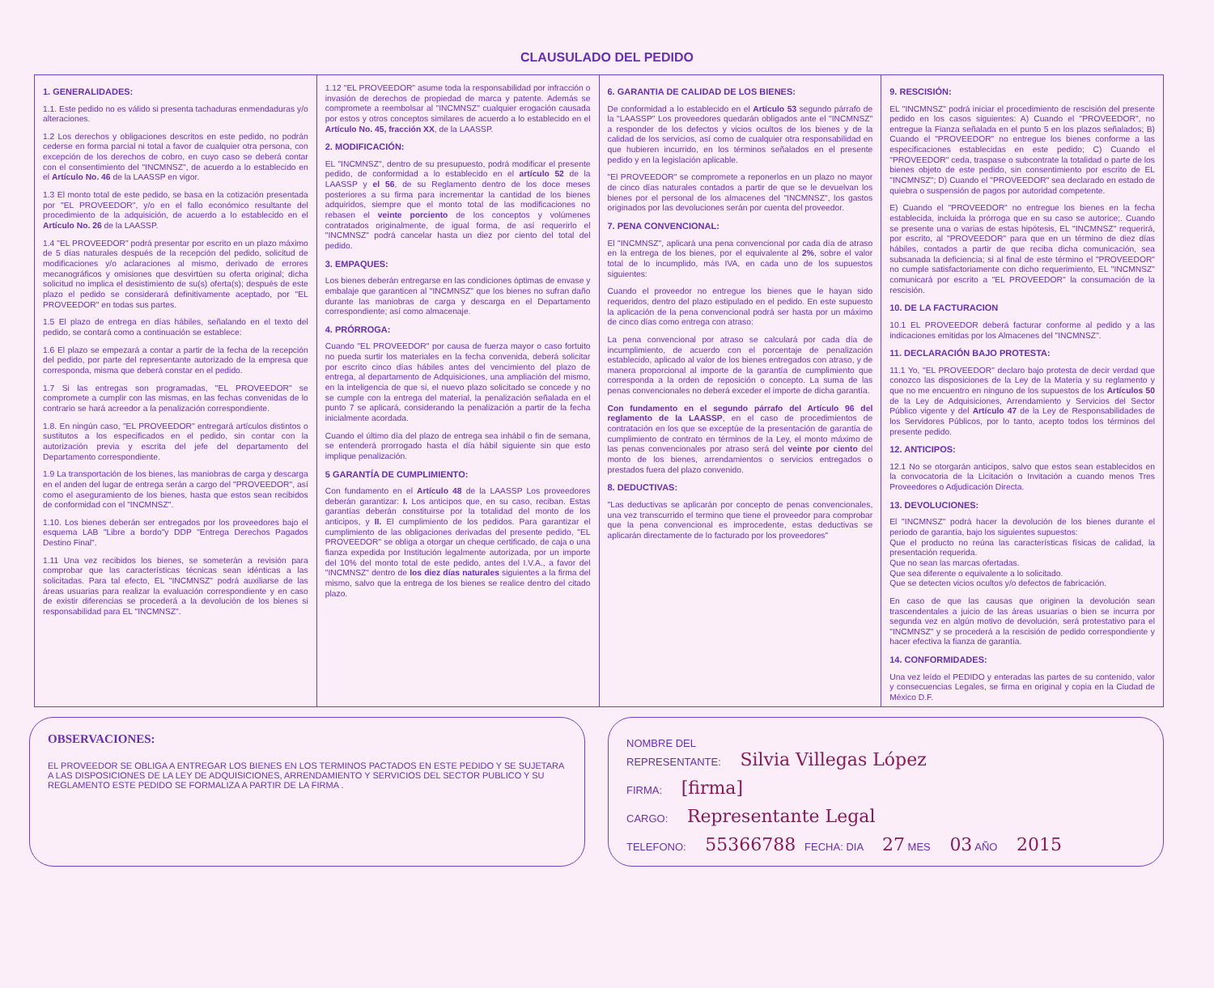CLAUSULADO DEL PEDIDO
1. GENERALIDADES:
1.1. Este pedido no es válido si presenta tachaduras enmendaduras y/o alteraciones.
1.2 Los derechos y obligaciones descritos en este pedido, no podrán cederse en forma parcial ni total a favor de cualquier otra persona, con excepción de los derechos de cobro, en cuyo caso se deberá contar con el consentimiento del "INCMNSZ", de acuerdo a lo establecido en el Artículo No. 46 de la LAASSP en vigor.
1.3 El monto total de este pedido, se basa en la cotización presentada por "EL PROVEEDOR", y/o en el fallo económico resultante del procedimiento de la adquisición, de acuerdo a lo establecido en el Artículo No. 26 de la LAASSP.
1.4 "EL PROVEEDOR" podrá presentar por escrito en un plazo máximo de 5 días naturales después de la recepción del pedido, solicitud de modificaciones y/o aclaraciones al mismo, derivado de errores mecanográficos y omisiones que desvirtúen su oferta original; dicha solicitud no implica el desistimiento de su(s) oferta(s); después de este plazo el pedido se considerará definitivamente aceptado, por "EL PROVEEDOR" en todas sus partes.
1.5 El plazo de entrega en días hábiles, señalando en el texto del pedido, se contará como a continuación se establece:
1.6 El plazo se empezará a contar a partir de la fecha de la recepción del pedido, por parte del representante autorizado de la empresa que corresponda, misma que deberá constar en el pedido.
1.7 Si las entregas son programadas, "EL PROVEEDOR" se compromete a cumplir con las mismas, en las fechas convenidas de lo contrario se hará acreedor a la penalización correspondiente.
1.8. En ningún caso, "EL PROVEEDOR" entregará artículos distintos o sustitutos a los especificados en el pedido, sin contar con la autorización previa y escrita del jefe del departamento del Departamento correspondiente.
1.9 La transportación de los bienes, las maniobras de carga y descarga en el anden del lugar de entrega serán a cargo del "PROVEEDOR", así como el aseguramiento de los bienes, hasta que estos sean recibidos de conformidad con el "INCMNSZ".
1.10. Los bienes deberán ser entregados por los proveedores bajo el esquema LAB "Libre a bordo"y DDP "Entrega Derechos Pagados Destino Final".
1.11 Una vez recibidos los bienes, se someterán a revisión para comprobar que las características técnicas sean idénticas a las solicitadas. Para tal efecto, EL "INCMNSZ" podrá auxiliarse de las áreas usuarias para realizar la evaluación correspondiente y en caso de existir diferencias se procederá a la devolución de los bienes si responsabilidad para EL "INCMNSZ".
1.12 "EL PROVEEDOR" asume toda la responsabilidad por infracción o invasión de derechos de propiedad de marca y patente. Además se compromete a reembolsar al "INCMNSZ" cualquier erogación causada por estos y otros conceptos similares de acuerdo a lo establecido en el Artículo No. 45, fracción XX, de la LAASSP.
2. MODIFICACIÓN:
EL "INCMNSZ", dentro de su presupuesto, podrá modificar el presente pedido, de conformidad a lo establecido en el artículo 52 de la LAASSP y el 56, de su Reglamento dentro de los doce meses posteriores a su firma para incrementar la cantidad de los bienes adquiridos, siempre que el monto total de las modificaciones no rebasen el veinte porciento de los conceptos y volúmenes contratados originalmente, de igual forma, de así requerirlo el "INCMNSZ" podrá cancelar hasta un diez por ciento del total del pedido.
3. EMPAQUES:
Los bienes deberán entregarse en las condiciones óptimas de envase y embalaje que garanticen al "INCMNSZ" que los bienes no sufran daño durante las maniobras de carga y descarga en el Departamento correspondiente; así como almacenaje.
4. PRÓRROGA:
Cuando "EL PROVEEDOR" por causa de fuerza mayor o caso fortuito no pueda surtir los materiales en la fecha convenida, deberá solicitar por escrito cinco días hábiles antes del vencimiento del plazo de entrega, al departamento de Adquisiciones, una ampliación del mismo, en la inteligencia de que si, el nuevo plazo solicitado se concede y no se cumple con la entrega del material, la penalización señalada en el punto 7 se aplicará, considerando la penalización a partir de la fecha inicialmente acordada.
Cuando el último día del plazo de entrega sea inhábil o fin de semana, se entenderá prorrogado hasta el día hábil siguiente sin que esto implique penalización.
5 GARANTÍA DE CUMPLIMIENTO:
Con fundamento en el Artículo 48 de la LAASSP Los proveedores deberán garantizar: I. Los anticipos que, en su caso, reciban. Estas garantías deberán constituirse por la totalidad del monto de los anticipos, y II. El cumplimiento de los pedidos. Para garantizar el cumplimiento de las obligaciones derivadas del presente pedido, "EL PROVEEDOR" se obliga a otorgar un cheque certificado, de caja o una fianza expedida por Institución legalmente autorizada, por un importe del 10% del monto total de este pedido, antes del I.V.A., a favor del "INCMNSZ" dentro de los diez días naturales siguientes a la firma del mismo, salvo que la entrega de los bienes se realice dentro del citado plazo.
6. GARANTIA DE CALIDAD DE LOS BIENES:
De conformidad a lo establecido en el Artículo 53 segundo párrafo de la "LAASSP" Los proveedores quedarán obligados ante el "INCMNSZ" a responder de los defectos y vicios ocultos de los bienes y de la calidad de los servicios, así como de cualquier otra responsabilidad en que hubieren incurrido, en los términos señalados en el presente pedido y en la legislación aplicable.
"El PROVEEDOR" se compromete a reponerlos en un plazo no mayor de cinco días naturales contados a partir de que se le devuelvan los bienes por el personal de los almacenes del "INCMNSZ", los gastos originados por las devoluciones serán por cuenta del proveedor.
7. PENA CONVENCIONAL:
El "INCMNSZ", aplicará una pena convencional por cada día de atraso en la entrega de los bienes, por el equivalente al 2%, sobre el valor total de lo incumplido, más IVA, en cada uno de los supuestos siguientes:
Cuando el proveedor no entregue los bienes que le hayan sido requeridos, dentro del plazo estipulado en el pedido. En este supuesto la aplicación de la pena convencional podrá ser hasta por un máximo de cinco días como entrega con atraso:
La pena convencional por atraso se calculará por cada día de incumplimiento, de acuerdo con el porcentaje de penalización establecido, aplicado al valor de los bienes entregados con atraso, y de manera proporcional al importe de la garantía de cumplimiento que corresponda a la orden de reposición o concepto. La suma de las penas convencionales no deberá exceder el importe de dicha garantía.
Con fundamento en el segundo párrafo del Artículo 96 del reglamento de la LAASSP, en el caso de procedimientos de contratación en los que se exceptúe de la presentación de garantía de cumplimiento de contrato en términos de la Ley, el monto máximo de las penas convencionales por atraso será del veinte por ciento del monto de los bienes, arrendamientos o servicios entregados o prestados fuera del plazo convenido.
8. DEDUCTIVAS:
"Las deductivas se aplicarán por concepto de penas convencionales, una vez transcurrido el termino que tiene el proveedor para comprobar que la pena convencional es improcedente, estas deductivas se aplicarán directamente de lo facturado por los proveedores"
9. RESCISIÓN:
EL "INCMNSZ" podrá iniciar el procedimiento de rescisión del presente pedido en los casos siguientes: A) Cuando el "PROVEEDOR", no entregue la Fianza señalada en el punto 5 en los plazos señalados; B) Cuando el "PROVEEDOR" no entregue los bienes conforme a las especificaciones establecidas en este pedido; C) Cuando el "PROVEEDOR" ceda, traspase o subcontrate la totalidad o parte de los bienes objeto de este pedido, sin consentimiento por escrito de EL "INCMNSZ"; D) Cuando el "PROVEEDOR" sea declarado en estado de quiebra o suspensión de pagos por autoridad competente.
E) Cuando el "PROVEEDOR" no entregue los bienes en la fecha establecida, incluida la prórroga que en su caso se autorice;. Cuando se presente una o varias de estas hipótesis, EL "INCMNSZ" requerirá, por escrito, al "PROVEEDOR" para que en un término de diez días hábiles, contados a partir de que reciba dicha comunicación, sea subsanada la deficiencia; si al final de este término el "PROVEEDOR" no cumple satisfactoriamente con dicho requerimiento, EL "INCMNSZ" comunicará por escrito a "EL PROVEEDOR" la consumación de la rescisión.
10. DE LA FACTURACION
10.1 EL PROVEEDOR deberá facturar conforme al pedido y a las indicaciones emitidas por los Almacenes del "INCMNSZ".
11. DECLARACIÓN BAJO PROTESTA:
11.1 Yo, "EL PROVEEDOR" declaro bajo protesta de decir verdad que conozco las disposiciones de la Ley de la Materia y su reglamento y que no me encuentro en ninguno de los supuestos de los Artículos 50 de la Ley de Adquisiciones, Arrendamiento y Servicios del Sector Público vigente y del Artículo 47 de la Ley de Responsabilidades de los Servidores Públicos, por lo tanto, acepto todos los términos del presente pedido.
12. ANTICIPOS:
12.1 No se otorgarán anticipos, salvo que estos sean establecidos en la convocatoria de la Licitación o Invitación a cuando menos Tres Proveedores o Adjudicación Directa.
13. DEVOLUCIONES:
El "INCMNSZ" podrá hacer la devolución de los bienes durante el periodo de garantía, bajo los siguientes supuestos:
Que el producto no reúna las características físicas de calidad, la presentación requerida.
Que no sean las marcas ofertadas.
Que sea diferente o equivalente a lo solicitado.
Que se detecten vicios ocultos y/o defectos de fabricación.
En caso de que las causas que originen la devolución sean trascendentales a juicio de las áreas usuarias o bien se incurra por segunda vez en algún motivo de devolución, será protestativo para el "INCMNSZ" y se procederá a la rescisión de pedido correspondiente y hacer efectiva la fianza de garantía.
14. CONFORMIDADES:
Una vez leído el PEDIDO y enteradas las partes de su contenido, valor y consecuencias Legales, se firma en original y copia en la Ciudad de México D.F.
OBSERVACIONES:
EL PROVEEDOR SE OBLIGA A ENTREGAR LOS BIENES EN LOS TERMINOS PACTADOS EN ESTE PEDIDO Y SE SUJETARA A LAS DISPOSICIONES DE LA LEY DE ADQUISICIONES, ARRENDAMIENTO Y SERVICIOS DEL SECTOR PUBLICO Y SU REGLAMENTO ESTE PEDIDO SE FORMALIZA A PARTIR DE LA FIRMA .
NOMBRE DEL
REPRESENTANTE: Silvia Villegas López
FIRMA: [firma]
CARGO: Representante Legal
TELEFONO: 55366788 FECHA: DIA 27 MES 03 AÑO 2015